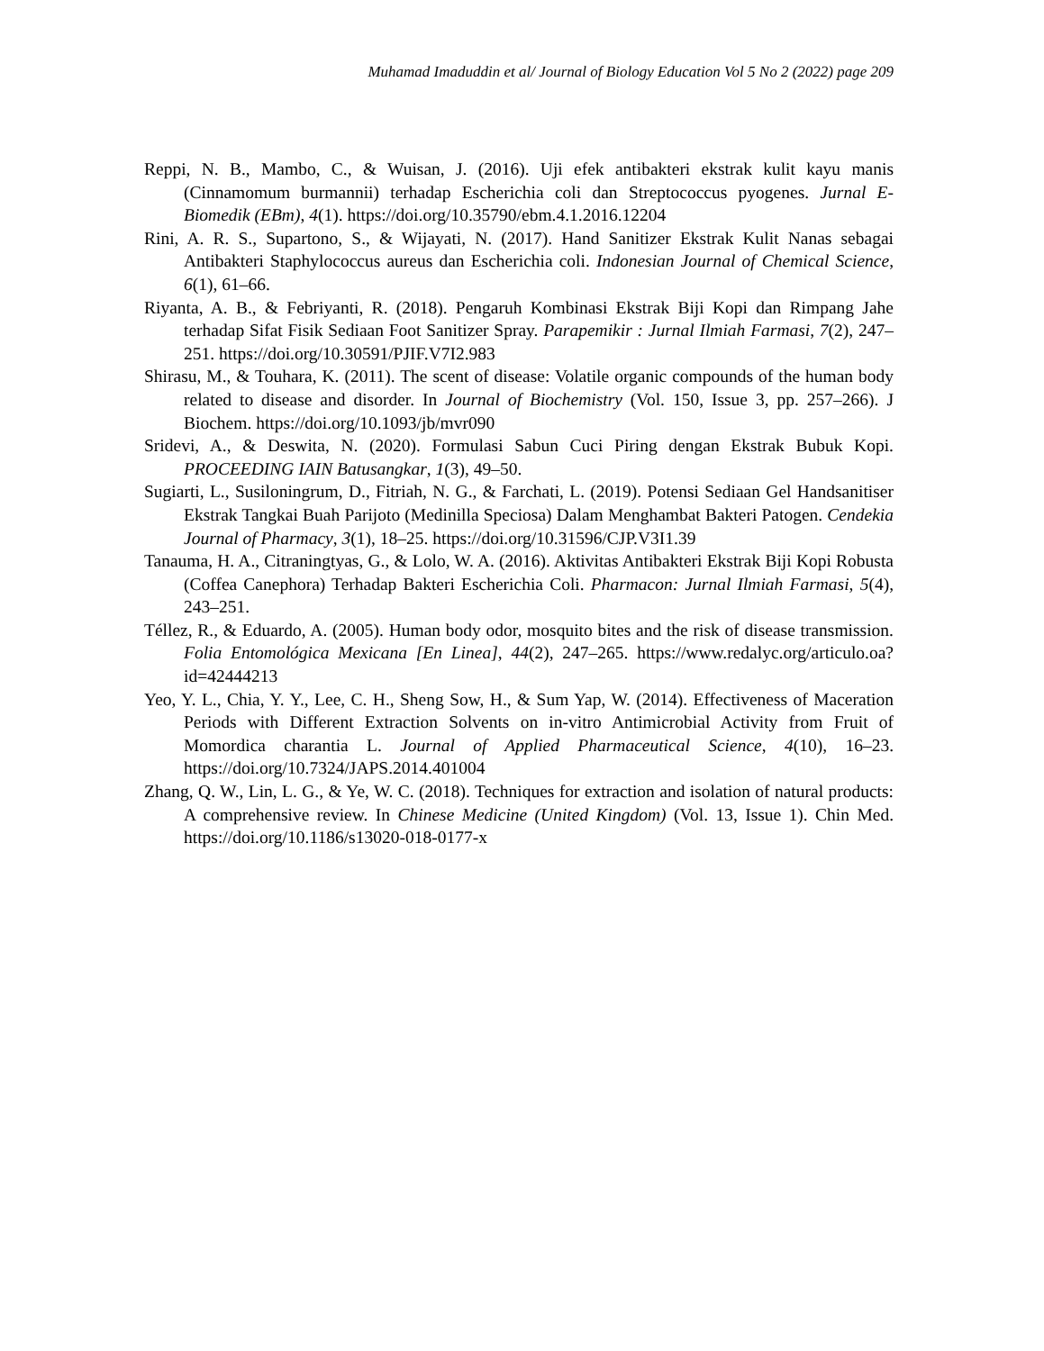Muhamad Imaduddin et al/ Journal of Biology Education Vol 5 No 2 (2022) page 209
Reppi, N. B., Mambo, C., & Wuisan, J. (2016). Uji efek antibakteri ekstrak kulit kayu manis (Cinnamomum burmannii) terhadap Escherichia coli dan Streptococcus pyogenes. Jurnal E-Biomedik (EBm), 4(1). https://doi.org/10.35790/ebm.4.1.2016.12204
Rini, A. R. S., Supartono, S., & Wijayati, N. (2017). Hand Sanitizer Ekstrak Kulit Nanas sebagai Antibakteri Staphylococcus aureus dan Escherichia coli. Indonesian Journal of Chemical Science, 6(1), 61–66.
Riyanta, A. B., & Febriyanti, R. (2018). Pengaruh Kombinasi Ekstrak Biji Kopi dan Rimpang Jahe terhadap Sifat Fisik Sediaan Foot Sanitizer Spray. Parapemikir : Jurnal Ilmiah Farmasi, 7(2), 247–251. https://doi.org/10.30591/PJIF.V7I2.983
Shirasu, M., & Touhara, K. (2011). The scent of disease: Volatile organic compounds of the human body related to disease and disorder. In Journal of Biochemistry (Vol. 150, Issue 3, pp. 257–266). J Biochem. https://doi.org/10.1093/jb/mvr090
Sridevi, A., & Deswita, N. (2020). Formulasi Sabun Cuci Piring dengan Ekstrak Bubuk Kopi. PROCEEDING IAIN Batusangkar, 1(3), 49–50.
Sugiarti, L., Susiloningrum, D., Fitriah, N. G., & Farchati, L. (2019). Potensi Sediaan Gel Handsanitiser Ekstrak Tangkai Buah Parijoto (Medinilla Speciosa) Dalam Menghambat Bakteri Patogen. Cendekia Journal of Pharmacy, 3(1), 18–25. https://doi.org/10.31596/CJP.V3I1.39
Tanauma, H. A., Citraningtyas, G., & Lolo, W. A. (2016). Aktivitas Antibakteri Ekstrak Biji Kopi Robusta (Coffea Canephora) Terhadap Bakteri Escherichia Coli. Pharmacon: Jurnal Ilmiah Farmasi, 5(4), 243–251.
Téllez, R., & Eduardo, A. (2005). Human body odor, mosquito bites and the risk of disease transmission. Folia Entomológica Mexicana [En Linea], 44(2), 247–265. https://www.redalyc.org/articulo.oa?id=42444213
Yeo, Y. L., Chia, Y. Y., Lee, C. H., Sheng Sow, H., & Sum Yap, W. (2014). Effectiveness of Maceration Periods with Different Extraction Solvents on in-vitro Antimicrobial Activity from Fruit of Momordica charantia L. Journal of Applied Pharmaceutical Science, 4(10), 16–23. https://doi.org/10.7324/JAPS.2014.401004
Zhang, Q. W., Lin, L. G., & Ye, W. C. (2018). Techniques for extraction and isolation of natural products: A comprehensive review. In Chinese Medicine (United Kingdom) (Vol. 13, Issue 1). Chin Med. https://doi.org/10.1186/s13020-018-0177-x